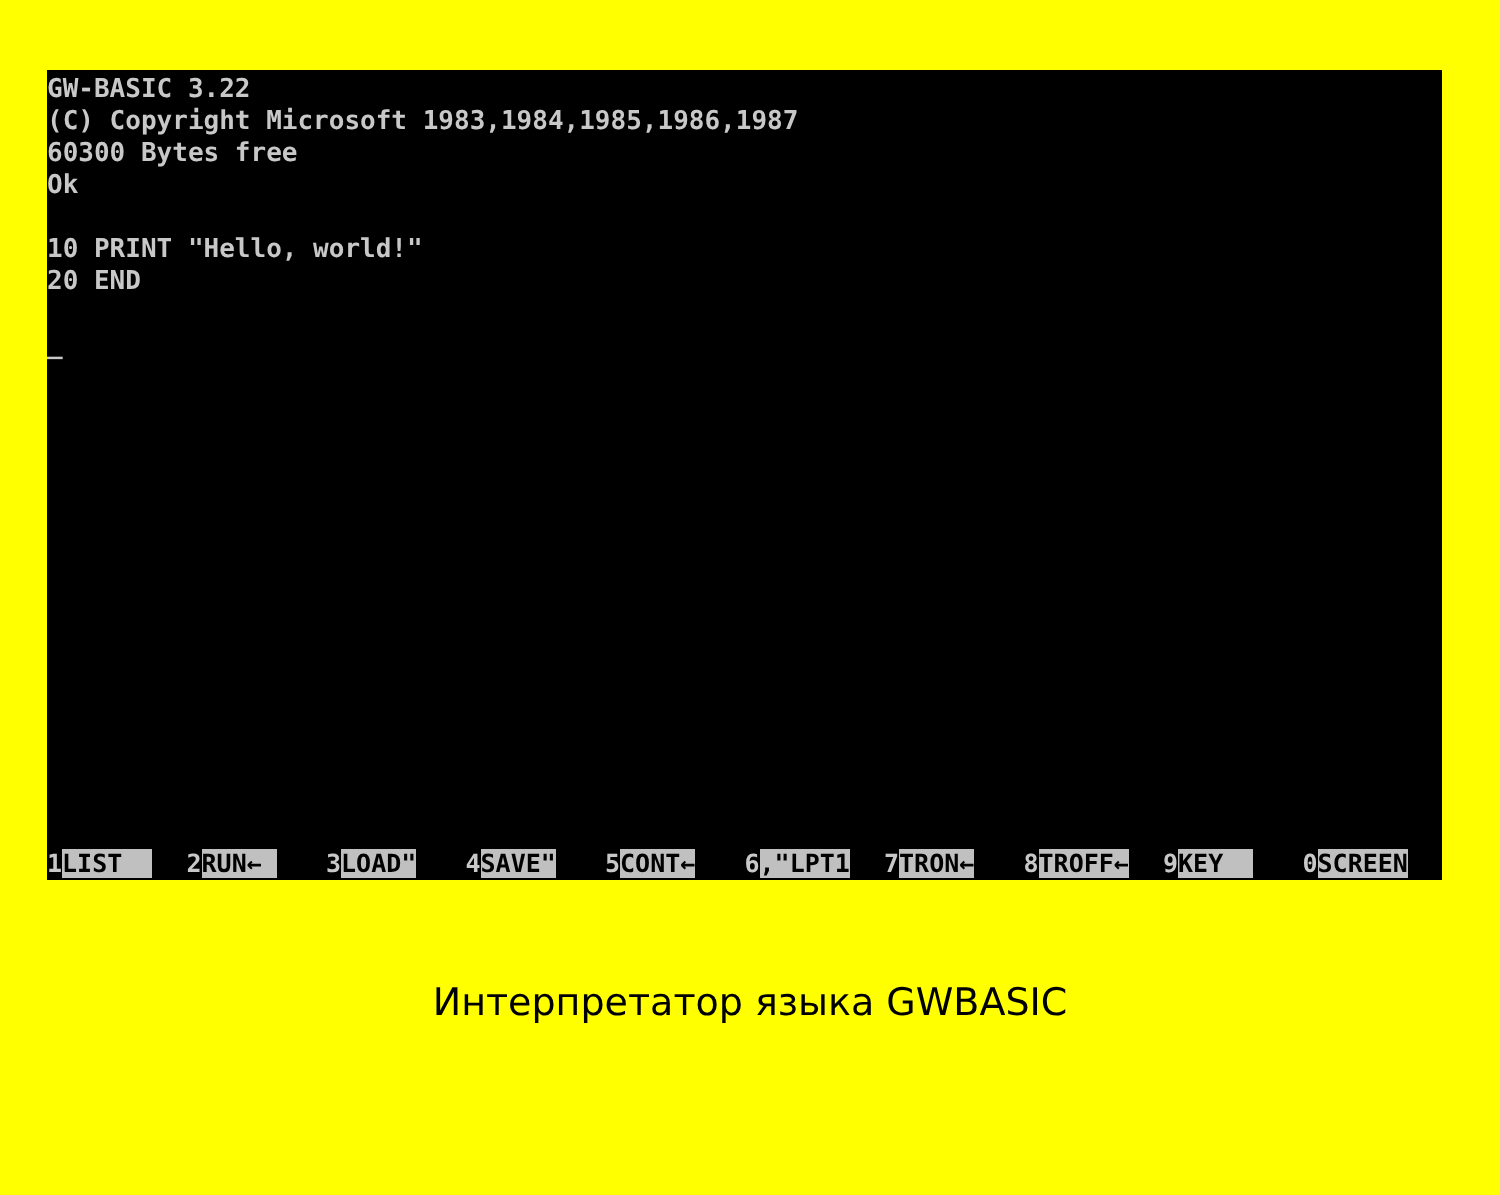GW-BASIC 3.22 (C) Copyright Microsoft 1983,1984,1985,1986,1987 60300 Bytes free Ok 10 PRINT "Hello, world!" 20 END _
1LIST
2RUN←
3LOAD"
4SAVE"
5CONT←
6,"LPT1
7TRON←
8TROFF←
9KEY
0SCREEN
Интерпретатор языка GWBASIC